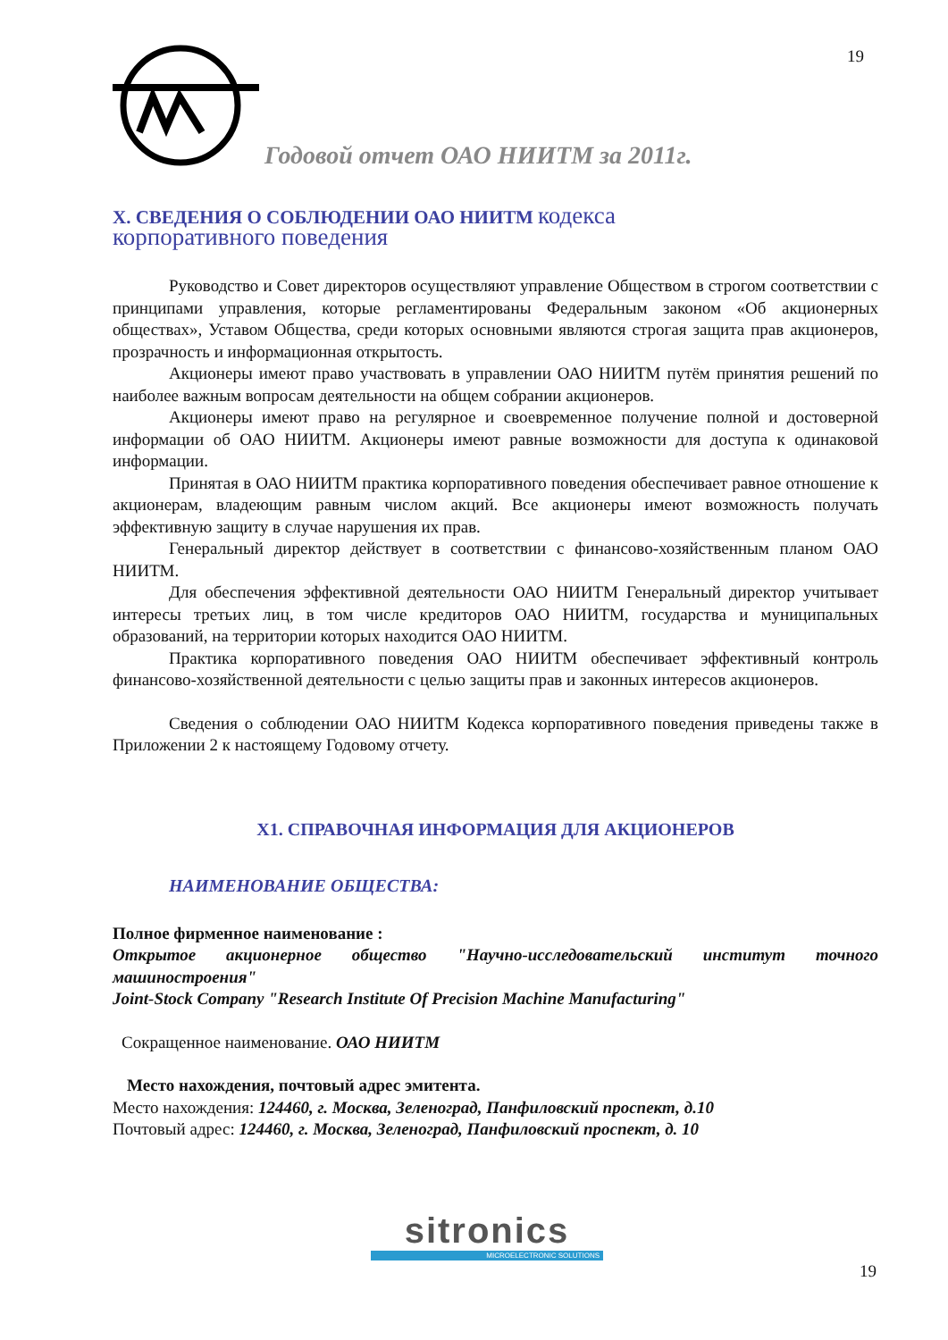19
Годовой отчет ОАО НИИТМ за 2011г.
X. СВЕДЕНИЯ О СОБЛЮДЕНИИ ОАО НИИТМ кодекса
корпоративного поведения
Руководство и Совет директоров осуществляют управление Обществом в строгом соответствии с принципами управления, которые регламентированы Федеральным законом «Об акционерных обществах», Уставом Общества, среди которых основными являются строгая защита прав акционеров, прозрачность и информационная открытость.
Акционеры имеют право участвовать в управлении ОАО НИИТМ путём принятия решений по наиболее важным вопросам деятельности на общем собрании акционеров.
Акционеры имеют право на регулярное и своевременное получение полной и достоверной информации об ОАО НИИТМ. Акционеры имеют равные возможности для доступа к одинаковой информации.
Принятая в ОАО НИИТМ практика корпоративного поведения обеспечивает равное отношение к акционерам, владеющим равным числом акций. Все акционеры имеют возможность получать эффективную защиту в случае нарушения их прав.
Генеральный директор действует в соответствии с финансово-хозяйственным планом ОАО НИИТМ.
Для обеспечения эффективной деятельности ОАО НИИТМ Генеральный директор учитывает интересы третьих лиц, в том числе кредиторов ОАО НИИТМ, государства и муниципальных образований, на территории которых находится ОАО НИИТМ.
Практика корпоративного поведения ОАО НИИТМ обеспечивает эффективный контроль финансово-хозяйственной деятельности с целью защиты прав и законных интересов акционеров.
Сведения о соблюдении ОАО НИИТМ Кодекса корпоративного поведения приведены также в Приложении 2 к настоящему Годовому отчету.
X1. СПРАВОЧНАЯ ИНФОРМАЦИЯ ДЛЯ АКЦИОНЕРОВ
НАИМЕНОВАНИЕ ОБЩЕСТВА:
Полное фирменное наименование :
Открытое акционерное общество "Научно-исследовательский институт точного машиностроения"
Joint-Stock Company "Research Institute Of Precision Machine Manufacturing"
Сокращенное наименование. ОАО НИИТМ
Место нахождения, почтовый адрес эмитента.
Место нахождения: 124460, г. Москва, Зеленоград, Панфиловский проспект, д.10
Почтовый адрес: 124460, г. Москва, Зеленоград, Панфиловский проспект, д. 10
sitronics
MICROELECTRONIC SOLUTIONS
19